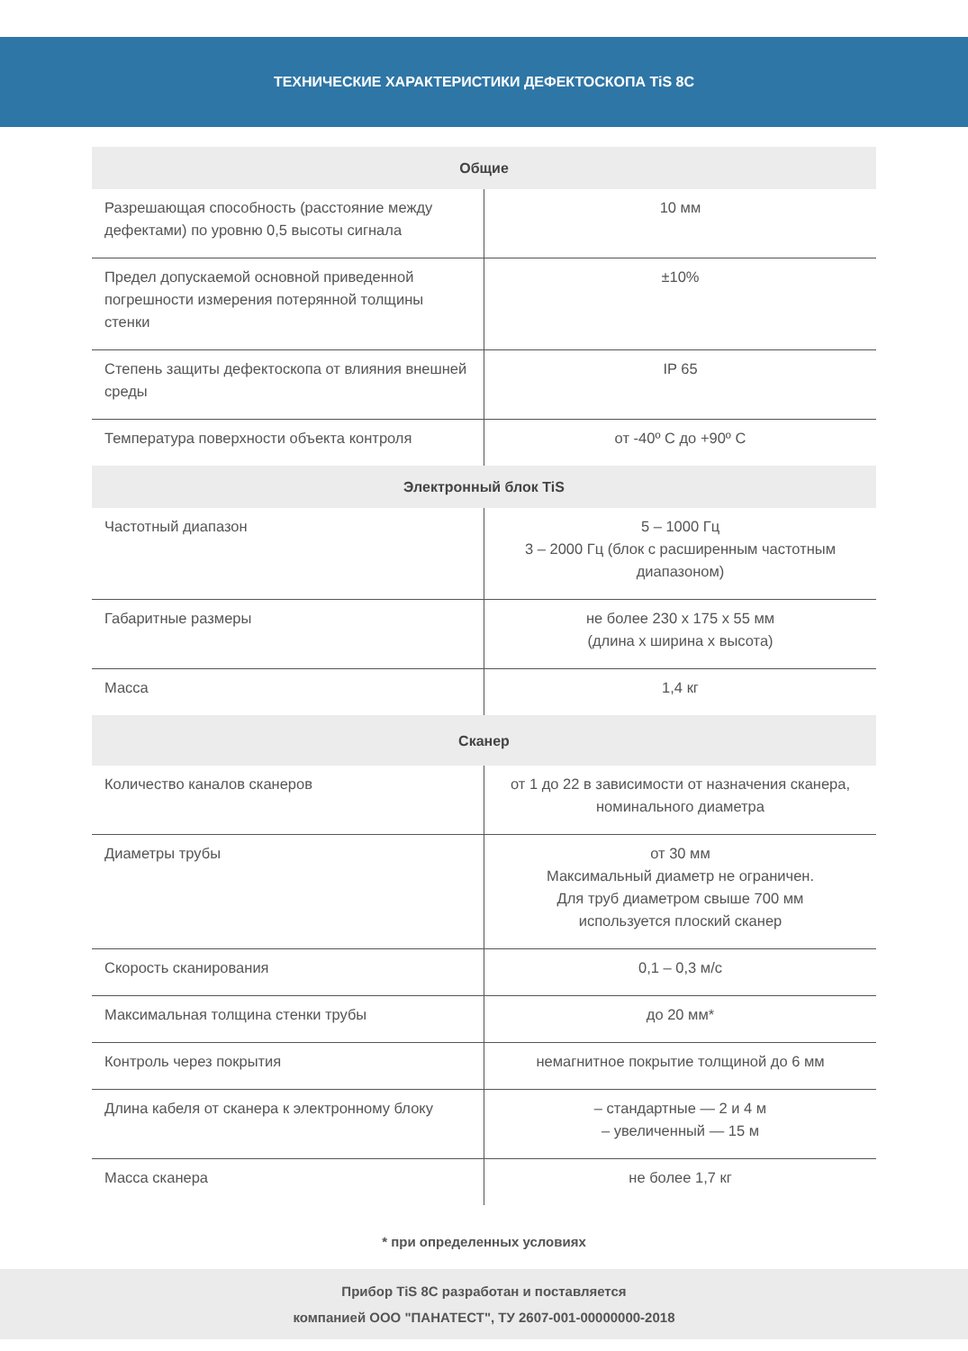ТЕХНИЧЕСКИЕ ХАРАКТЕРИСТИКИ ДЕФЕКТОСКОПА TiS 8C
| Общие | |
| --- | --- |
| Разрешающая способность (расстояние между дефектами) по уровню 0,5 высоты сигнала | 10 мм |
| Предел допускаемой основной приведенной погрешности измерения потерянной толщины стенки | ±10% |
| Степень защиты дефектоскопа от влияния внешней среды | IP 65 |
| Температура поверхности объекта контроля | от -40º С до +90º С |
| Электронный блок TiS | |
| Частотный диапазон | 5 – 1000 Гц 3 – 2000 Гц (блок с расширенным частотным диапазоном) |
| Габаритные размеры | не более 230 х 175 х 55 мм (длина х ширина х высота) |
| Масса | 1,4 кг |
| Сканер | |
| Количество каналов сканеров | от 1 до 22 в зависимости от назначения сканера, номинального диаметра |
| Диаметры трубы | от 30 мм Максимальный диаметр не ограничен. Для труб диаметром свыше 700 мм используется плоский сканер |
| Скорость сканирования | 0,1 – 0,3 м/с |
| Максимальная толщина стенки трубы | до 20 мм* |
| Контроль через покрытия | немагнитное покрытие толщиной до 6 мм |
| Длина кабеля от сканера к электронному блоку | – стандартные — 2 и 4 м – увеличенный — 15 м |
| Масса сканера | не более 1,7 кг |
* при определенных условиях
Прибор TiS 8C разработан и поставляется
компанией ООО "ПАНАТЕСТ", ТУ 2607-001-00000000-2018